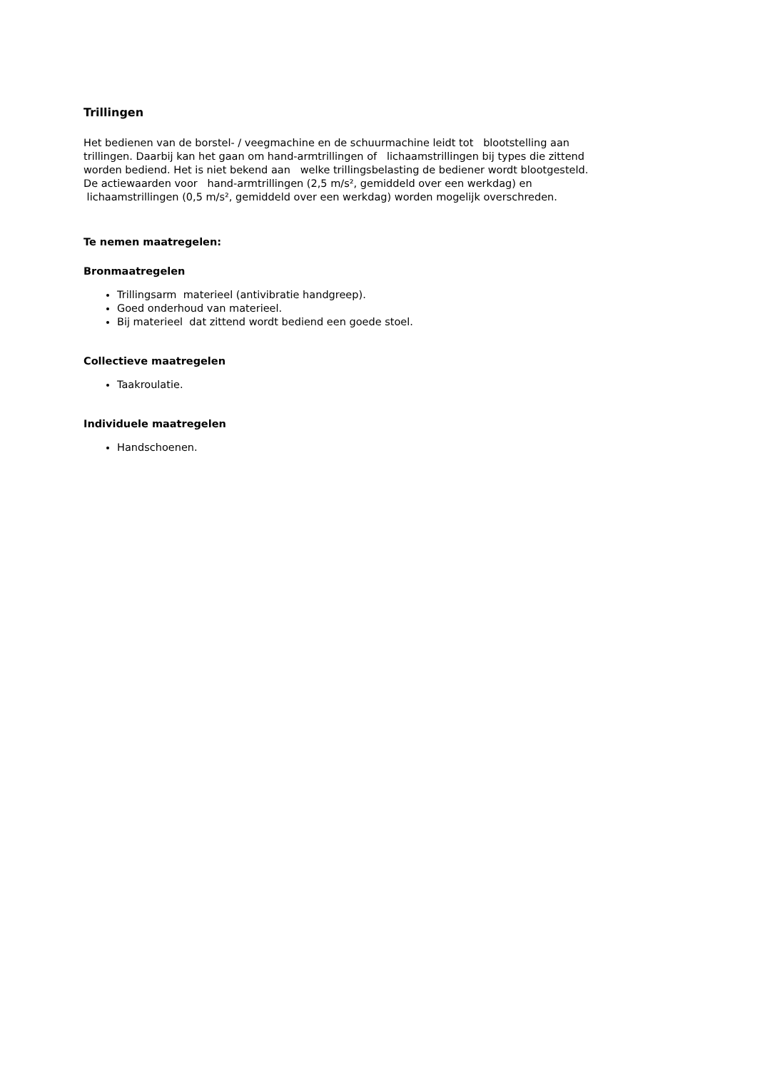Trillingen
Het bedienen van de borstel- / veegmachine en de schuurmachine leidt tot blootstelling aan trillingen. Daarbij kan het gaan om hand-armtrillingen of lichaamstrillingen bij types die zittend worden bediend. Het is niet bekend aan welke trillingsbelasting de bediener wordt blootgesteld. De actiewaarden voor hand-armtrillingen (2,5 m/s², gemiddeld over een werkdag) en lichaamstrillingen (0,5 m/s², gemiddeld over een werkdag) worden mogelijk overschreden.
Te nemen maatregelen:
Bronmaatregelen
Trillingsarm materieel (antivibratie handgreep).
Goed onderhoud van materieel.
Bij materieel dat zittend wordt bediend een goede stoel.
Collectieve maatregelen
Taakroulatie.
Individuele maatregelen
Handschoenen.